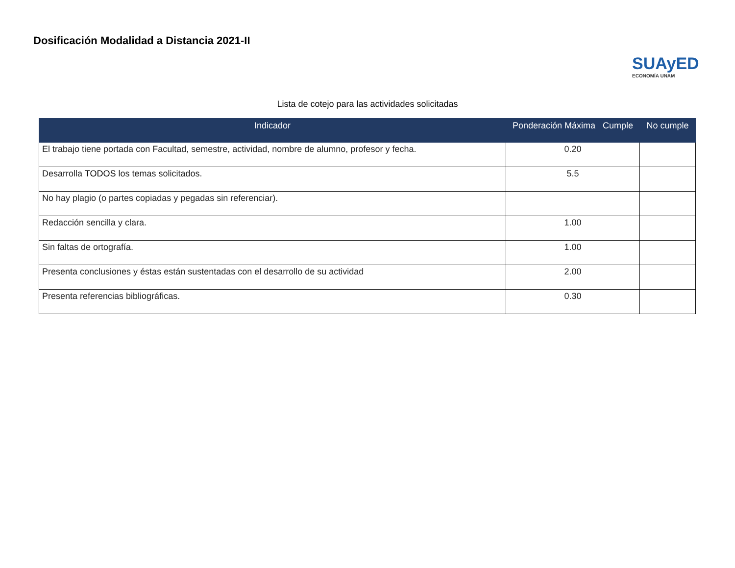Dosificación Modalidad a Distancia 2021-II
SUAyED
ECONOMÍA UNAM
Lista de cotejo para las actividades solicitadas
| Indicador | Ponderación Máxima Cumple | No cumple |
| --- | --- | --- |
| El trabajo tiene portada con Facultad, semestre, actividad, nombre de alumno, profesor y fecha. | 0.20 | |
| Desarrolla TODOS los temas solicitados. | 5.5 | |
| No hay plagio (o partes copiadas y pegadas sin referenciar). | | |
| Redacción sencilla y clara. | 1.00 | |
| Sin faltas de ortografía. | 1.00 | |
| Presenta conclusiones y éstas están sustentadas con el desarrollo de su actividad | 2.00 | |
| Presenta referencias bibliográficas. | 0.30 | |